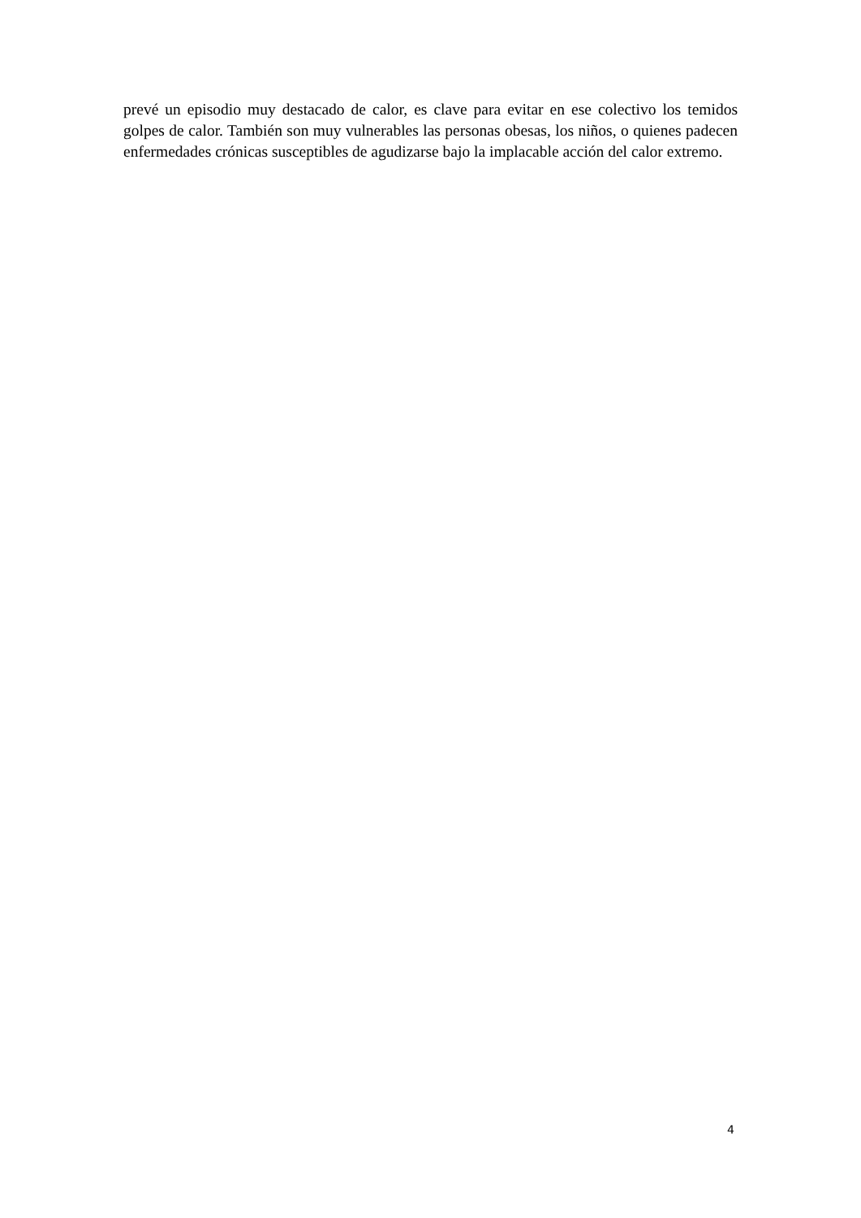prevé un episodio muy destacado de calor, es clave para evitar en ese colectivo los temidos golpes de calor. También son muy vulnerables las personas obesas, los niños, o quienes padecen enfermedades crónicas susceptibles de agudizarse bajo la implacable acción del calor extremo.
4